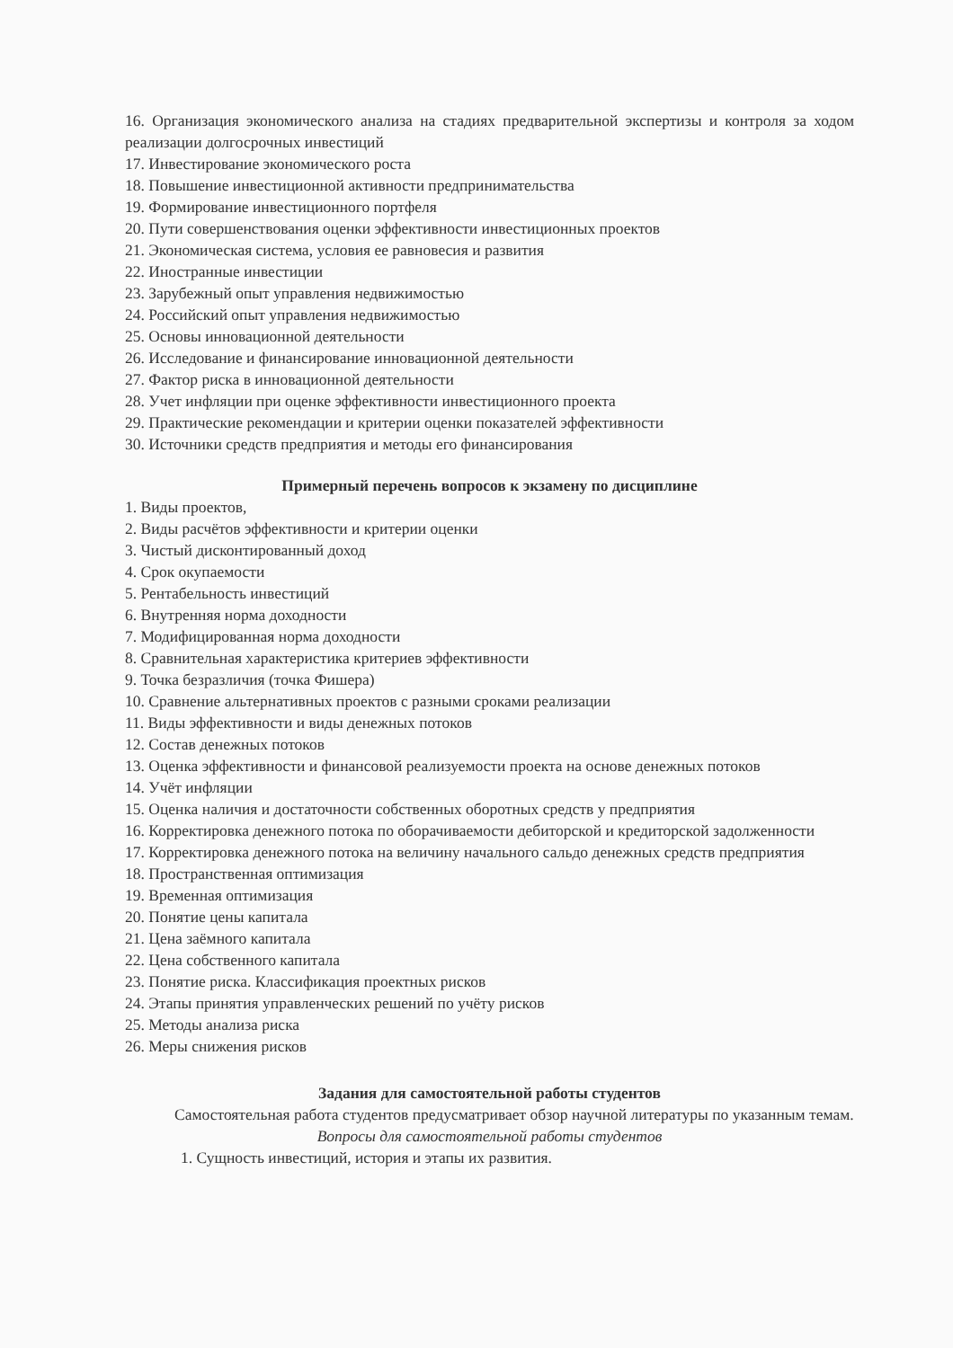16. Организация экономического анализа на стадиях предварительной экспертизы и контроля за ходом реализации долгосрочных инвестиций
17. Инвестирование экономического роста
18. Повышение инвестиционной активности предпринимательства
19. Формирование инвестиционного портфеля
20. Пути совершенствования оценки эффективности инвестиционных проектов
21. Экономическая система, условия ее равновесия и развития
22. Иностранные инвестиции
23. Зарубежный опыт управления недвижимостью
24. Российский опыт управления недвижимостью
25. Основы инновационной деятельности
26. Исследование и финансирование инновационной деятельности
27. Фактор риска в инновационной деятельности
28. Учет инфляции при оценке эффективности инвестиционного проекта
29. Практические рекомендации и критерии оценки показателей эффективности
30. Источники средств предприятия и методы его финансирования
Примерный перечень вопросов к экзамену по дисциплине
1. Виды проектов,
2. Виды расчётов эффективности и критерии оценки
3. Чистый дисконтированный доход
4. Срок окупаемости
5. Рентабельность инвестиций
6. Внутренняя норма доходности
7. Модифицированная норма доходности
8. Сравнительная характеристика критериев эффективности
9. Точка безразличия (точка Фишера)
10. Сравнение альтернативных проектов с разными сроками реализации
11. Виды эффективности и виды денежных потоков
12. Состав денежных потоков
13. Оценка эффективности и финансовой реализуемости проекта на основе денежных потоков
14. Учёт инфляции
15. Оценка наличия и достаточности собственных оборотных средств у предприятия
16. Корректировка денежного потока по оборачиваемости дебиторской и кредиторской задолженности
17. Корректировка денежного потока на величину начального сальдо денежных средств предприятия
18. Пространственная оптимизация
19. Временная оптимизация
20. Понятие цены капитала
21. Цена заёмного капитала
22. Цена собственного капитала
23. Понятие риска. Классификация проектных рисков
24. Этапы принятия управленческих решений по учёту рисков
25. Методы анализа риска
26. Меры снижения рисков
Задания для самостоятельной работы студентов
Самостоятельная работа студентов предусматривает обзор научной литературы по указанным темам.
Вопросы для самостоятельной работы студентов
1. Сущность инвестиций, история и этапы их развития.